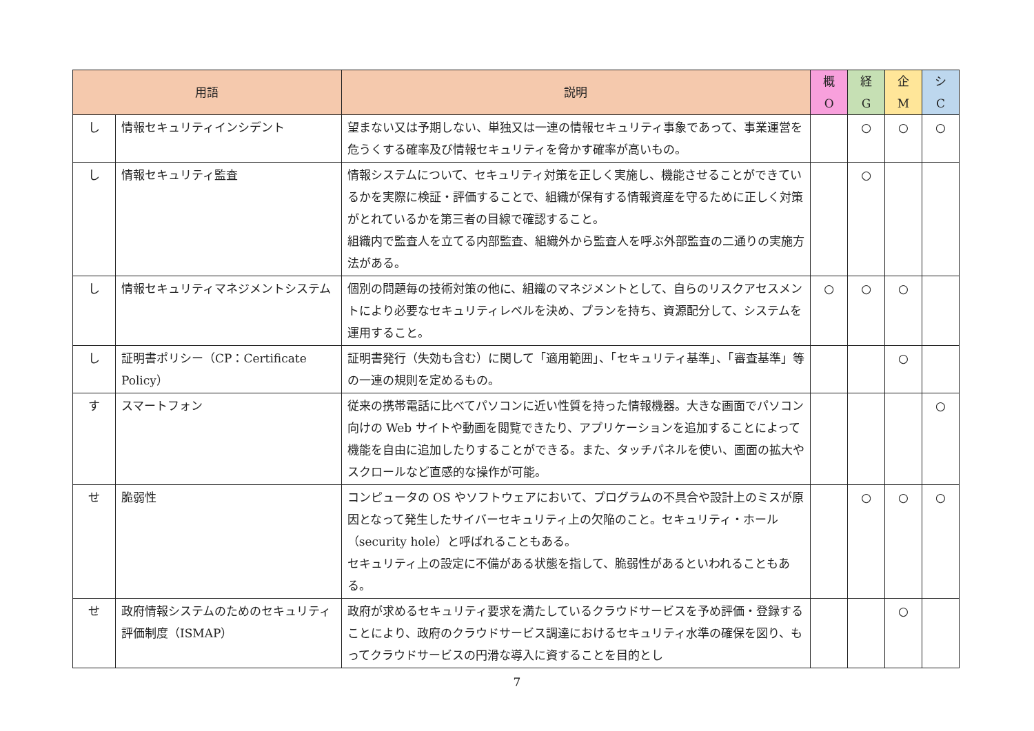| 用語 | | 説明 | 概 O | 経 G | 企 M | シ C |
| --- | --- | --- | --- | --- | --- | --- |
| し | 情報セキュリティインシデント | 望まない又は予期しない、単独又は一連の情報セキュリティ事象であって、事業運営を危うくする確率及び情報セキュリティを脅かす確率が高いもの。 | | ○ | ○ | ○ |
| し | 情報セキュリティ監査 | 情報システムについて、セキュリティ対策を正しく実施し、機能させることができているかを実際に検証・評価することで、組織が保有する情報資産を守るために正しく対策がとれているかを第三者の目線で確認すること。 組織内で監査人を立てる内部監査、組織外から監査人を呼ぶ外部監査の二通りの実施方法がある。 | | ○ | | |
| し | 情報セキュリティマネジメントシステム | 個別の問題毎の技術対策の他に、組織のマネジメントとして、自らのリスクアセスメントにより必要なセキュリティレベルを決め、プランを持ち、資源配分して、システムを運用すること。 | ○ | ○ | ○ | |
| し | 証明書ポリシー（CP：Certificate Policy） | 証明書発行（失効も含む）に関して「適用範囲」、「セキュリティ基準」、「審査基準」等の一連の規則を定めるもの。 | | | ○ | |
| す | スマートフォン | 従来の携帯電話に比べてパソコンに近い性質を持った情報機器。大きな画面でパソコン向けの Web サイトや動画を閲覧できたり、アプリケーションを追加することによって機能を自由に追加したりすることができる。また、タッチパネルを使い、画面の拡大やスクロールなど直感的な操作が可能。 | | | | ○ |
| せ | 脆弱性 | コンピュータの OS やソフトウェアにおいて、プログラムの不具合や設計上のミスが原因となって発生したサイバーセキュリティ上の欠陥のこと。セキュリティ・ホール（security hole）と呼ばれることもある。 セキュリティ上の設定に不備がある状態を指して、脆弱性があるといわれることもある。 | | ○ | ○ | ○ |
| せ | 政府情報システムのためのセキュリティ評価制度（ISMAP） | 政府が求めるセキュリティ要求を満たしているクラウドサービスを予め評価・登録することにより、政府のクラウドサービス調達におけるセキュリティ水準の確保を図り、もってクラウドサービスの円滑な導入に資することを目的とし | | | ○ | |
7